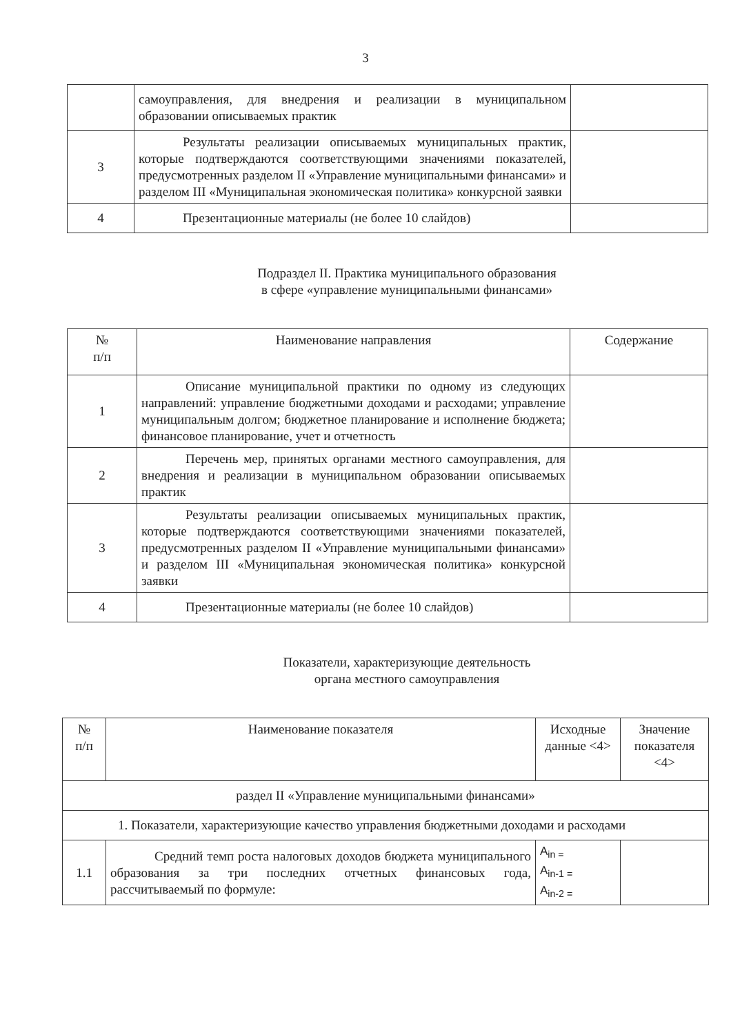3
| | самоуправления, для внедрения и реализации в муниципальном образовании описываемых практик | |
| 3 | Результаты реализации описываемых муниципальных практик, которые подтверждаются соответствующими значениями показателей, предусмотренных разделом II «Управление муниципальными финансами» и разделом III «Муниципальная экономическая политика» конкурсной заявки | |
| 4 | Презентационные материалы (не более 10 слайдов) | |
Подраздел II. Практика муниципального образования
в сфере «управление муниципальными финансами»
| № п/п | Наименование направления | Содержание |
| --- | --- | --- |
| 1 | Описание муниципальной практики по одному из следующих направлений: управление бюджетными доходами и расходами; управление муниципальным долгом; бюджетное планирование и исполнение бюджета; финансовое планирование, учет и отчетность | |
| 2 | Перечень мер, принятых органами местного самоуправления, для внедрения и реализации в муниципальном образовании описываемых практик | |
| 3 | Результаты реализации описываемых муниципальных практик, которые подтверждаются соответствующими значениями показателей, предусмотренных разделом II «Управление муниципальными финансами» и разделом III «Муниципальная экономическая политика» конкурсной заявки | |
| 4 | Презентационные материалы (не более 10 слайдов) | |
Показатели, характеризующие деятельность
органа местного самоуправления
| № п/п | Наименование показателя | Исходные данные <4> | Значение показателя <4> |
| --- | --- | --- | --- |
| раздел II «Управление муниципальными финансами» | | | |
| 1. Показатели, характеризующие качество управления бюджетными доходами и расходами | | | |
| 1.1 | Средний темп роста налоговых доходов бюджета муниципального образования за три последних отчетных финансовых года, рассчитываемый по формуле: | A<sub>in =</sub> A<sub>in-1 =</sub> A<sub>in-2 =</sub> | |